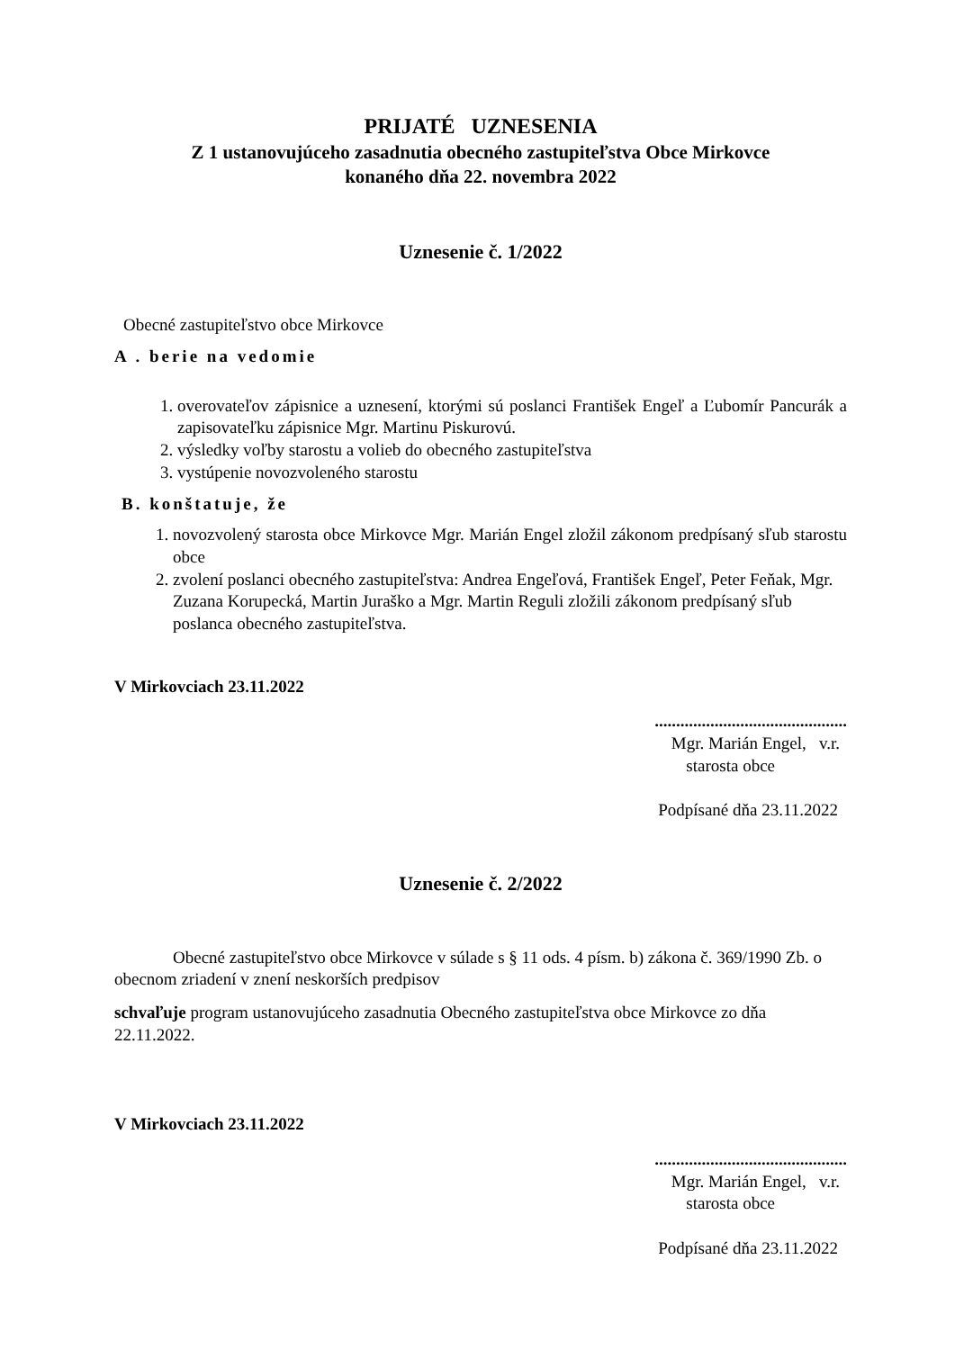PRIJATÉ UZNESENIA
Z 1 ustanovujúceho zasadnutia obecného zastupiteľstva Obce Mirkovce
konaného dňa 22. novembra 2022
Uznesenie č. 1/2022
Obecné zastupiteľstvo obce Mirkovce
A . berie na vedomie
1. overovateľov zápisnice a uznesení, ktorými sú poslanci František Engeľ a Ľubomír Pancurák a zapisovateľku zápisnice Mgr. Martinu Piskurovú.
2. výsledky voľby starostu a volieb do obecného zastupiteľstva
3. vystúpenie novozvoleného starostu
B. konštatuje, že
1. novozvolený starosta obce Mirkovce Mgr. Marián Engel zložil zákonom predpísaný sľub starostu obce
2. zvolení poslanci obecného zastupiteľstva: Andrea Engeľová, František Engeľ, Peter Feňak, Mgr. Zuzana Korupecká, Martin Juraško a Mgr. Martin Reguli zložili zákonom predpísaný sľub poslanca obecného zastupiteľstva.
V Mirkovciach 23.11.2022
.............................................
Mgr. Marián Engel, v.r.
starosta obce
Podpísané dňa 23.11.2022
Uznesenie č. 2/2022
Obecné zastupiteľstvo obce Mirkovce v súlade s § 11 ods. 4 písm. b) zákona č. 369/1990 Zb. o obecnom zriadení v znení neskorších predpisov
schvaľuje program ustanovujúceho zasadnutia Obecného zastupiteľstva obce Mirkovce zo dňa 22.11.2022.
V Mirkovciach 23.11.2022
.............................................
Mgr. Marián Engel, v.r.
starosta obce
Podpísané dňa 23.11.2022